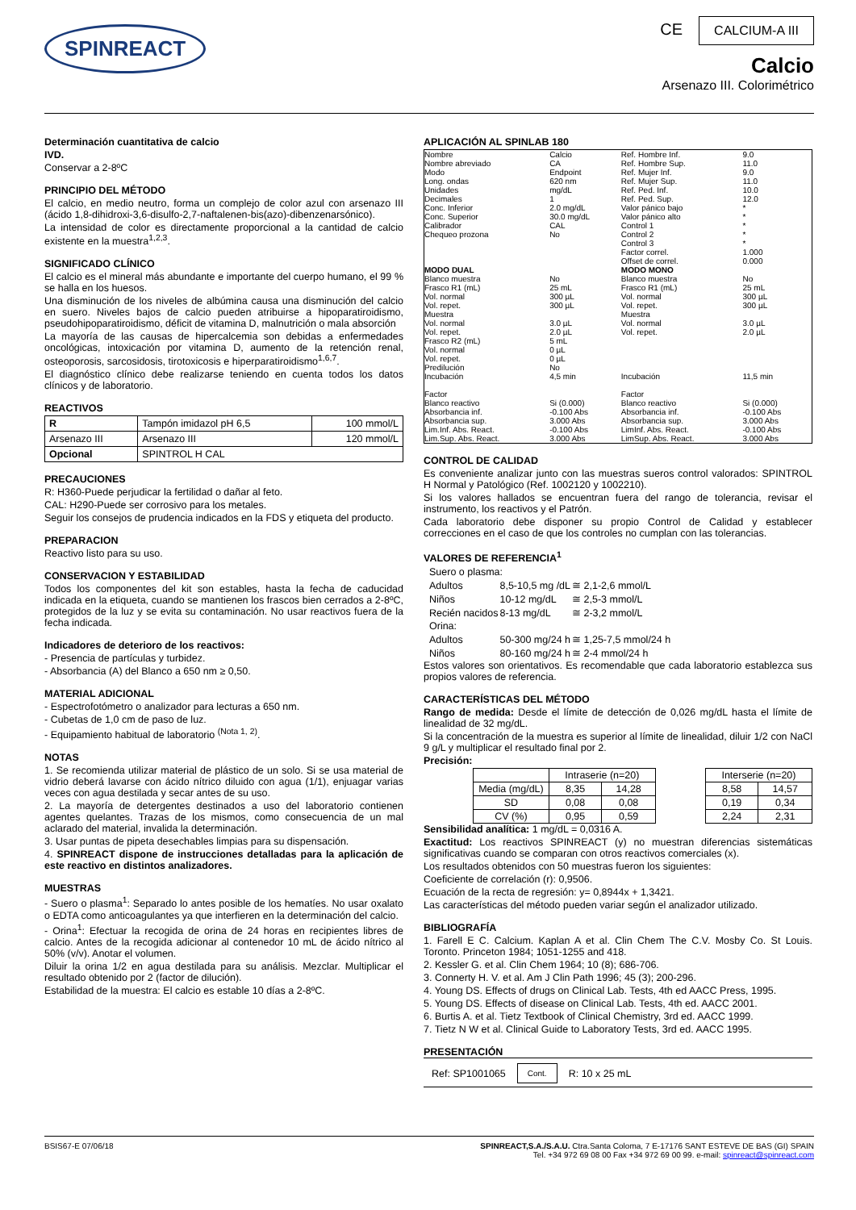SPINREACT
CE CALCIUM-A III
Calcio
Arsenazo III. Colorimétrico
Determinación cuantitativa de calcio
IVD.
Conservar a 2-8ºC
PRINCIPIO DEL MÉTODO
El calcio, en medio neutro, forma un complejo de color azul con arsenazo III (ácido 1,8-dihidroxi-3,6-disulfo-2,7-naftalenen-bis(azo)-dibenzenarsónico).
La intensidad de color es directamente proporcional a la cantidad de calcio existente en la muestra<sup>1,2,3</sup>.
SIGNIFICADO CLÍNICO
El calcio es el mineral más abundante e importante del cuerpo humano, el 99 % se halla en los huesos.
Una disminución de los niveles de albúmina causa una disminución del calcio en suero. Niveles bajos de calcio pueden atribuirse a hipoparatiroidismo, pseudohipoparatiroidismo, déficit de vitamina D, malnutrición o mala absorción
La mayoría de las causas de hipercalcemia son debidas a enfermedades oncológicas, intoxicación por vitamina D, aumento de la retención renal, osteoporosis, sarcosidosis, tirotoxicosis e hiperparatiroidismo<sup>1,6,7</sup>.
El diagnóstico clínico debe realizarse teniendo en cuenta todos los datos clínicos y de laboratorio.
REACTIVOS
| R | Tampón imidazol pH 6,5 | 100 mmol/L |
| Arsenazo III | Arsenazo III | 120 mmol/L |
| Opcional | SPINTROL H CAL | |
PRECAUCIONES
R: H360-Puede perjudicar la fertilidad o dañar al feto.
CAL: H290-Puede ser corrosivo para los metales.
Seguir los consejos de prudencia indicados en la FDS y etiqueta del producto.
PREPARACION
Reactivo listo para su uso.
CONSERVACION Y ESTABILIDAD
Todos los componentes del kit son estables, hasta la fecha de caducidad indicada en la etiqueta, cuando se mantienen los frascos bien cerrados a 2-8ºC, protegidos de la luz y se evita su contaminación. No usar reactivos fuera de la fecha indicada.
Indicadores de deterioro de los reactivos:
- Presencia de partículas y turbidez.
- Absorbancia (A) del Blanco a 650 nm ≥ 0,50.
MATERIAL ADICIONAL
- Espectrofotómetro o analizador para lecturas a 650 nm.
- Cubetas de 1,0 cm de paso de luz.
- Equipamiento habitual de laboratorio <sup>(Nota 1, 2)</sup>.
NOTAS
1. Se recomienda utilizar material de plástico de un solo. Si se usa material de vidrio deberá lavarse con ácido nítrico diluido con agua (1/1), enjuagar varias veces con agua destilada y secar antes de su uso.
2. La mayoría de detergentes destinados a uso del laboratorio contienen agentes quelantes. Trazas de los mismos, como consecuencia de un mal aclarado del material, invalida la determinación.
3. Usar puntas de pipeta desechables limpias para su dispensación.
4. SPINREACT dispone de instrucciones detalladas para la aplicación de este reactivo en distintos analizadores.
MUESTRAS
- Suero o plasma<sup>1</sup>: Separado lo antes posible de los hematíes. No usar oxalato o EDTA como anticoagulantes ya que interfieren en la determinación del calcio.
- Orina<sup>1</sup>: Efectuar la recogida de orina de 24 horas en recipientes libres de calcio. Antes de la recogida adicionar al contenedor 10 mL de ácido nítrico al 50% (v/v). Anotar el volumen.
Diluir la orina 1/2 en agua destilada para su análisis. Mezclar. Multiplicar el resultado obtenido por 2 (factor de dilución).
Estabilidad de la muestra: El calcio es estable 10 días a 2-8ºC.
APLICACIÓN AL SPINLAB 180
| Nombre Nombre abreviado Modo Long. ondas Unidades Decimales Conc. Inferior Conc. Superior Calibrador Chequeo prozona | Calcio CA Endpoint 620 nm mg/dL 1 2.0 mg/dL 30.0 mg/dL CAL No | Ref. Hombre Inf. Ref. Hombre Sup. Ref. Mujer Inf. Ref. Mujer Sup. Ref. Ped. Inf. Ref. Ped. Sup. Valor pánico bajo Valor pánico alto Control 1 Control 2 Control 3 Factor correl. Offset de correl. | 9.0 11.0 9.0 11.0 10.0 12.0 * * * * * 1.000 0.000 |
| MODO DUAL | | MODO MONO | |
| Blanco muestra Frasco R1 (mL) Vol. normal Vol. repet. Muestra Vol. normal Vol. repet. Frasco R2 (mL) Vol. normal Vol. repet. Predilución Incubación Factor | No 25 mL 300 µL 300 µL 3.0 µL 2.0 µL 5 mL 0 µL 0 µL No 4,5 min | Blanco muestra Frasco R1 (mL) Vol. normal Vol. repet. Muestra Vol. normal Vol. repet. Incubación Factor | No 25 mL 300 µL 300 µL 3.0 µL 2.0 µL 11,5 min |
| Blanco reactivo Absorbancia inf. Absorbancia sup. Lim.Inf. Abs. React. Lim.Sup. Abs. React. | Si (0.000) -0.100 Abs 3.000 Abs -0.100 Abs 3.000 Abs | Blanco reactivo Absorbancia inf. Absorbancia sup. LimInf. Abs. React. LimSup. Abs. React. | Si (0.000) -0.100 Abs 3.000 Abs -0.100 Abs 3.000 Abs |
CONTROL DE CALIDAD
Es conveniente analizar junto con las muestras sueros control valorados: SPINTROL H Normal y Patológico (Ref. 1002120 y 1002210).
Si los valores hallados se encuentran fuera del rango de tolerancia, revisar el instrumento, los reactivos y el Patrón.
Cada laboratorio debe disponer su propio Control de Calidad y establecer correcciones en el caso de que los controles no cumplan con las tolerancias.
VALORES DE REFERENCIA<sup>1</sup>
| Suero o plasma: | | |
| Adultos | 8,5-10,5 mg /dL | ≅ 2,1-2,6 mmol/L |
| Niños | 10-12 mg/dL | ≅ 2,5-3 mmol/L |
| Recién nacidos | 8-13 mg/dL | ≅ 2-3,2 mmol/L |
| Orina: | | |
| Adultos | 50-300 mg/24 h | ≅ 1,25-7,5 mmol/24 h |
| Niños | 80-160 mg/24 h | ≅ 2-4 mmol/24 h |
Estos valores son orientativos. Es recomendable que cada laboratorio establezca sus propios valores de referencia.
CARACTERÍSTICAS DEL MÉTODO
Rango de medida: Desde el límite de detección de 0,026 mg/dL hasta el límite de linealidad de 32 mg/dL.
Si la concentración de la muestra es superior al límite de linealidad, diluir 1/2 con NaCl 9 g/L y multiplicar el resultado final por 2.
Precisión:
| | | Intraserie (n=20) | | | Interserie (n=20) | |
| | Media (mg/dL) | 8,35 | 14,28 | | 8,58 | 14,57 |
| | SD | 0,08 | 0,08 | | 0,19 | 0,34 |
| | CV (%) | 0,95 | 0,59 | | 2,24 | 2,31 |
Sensibilidad analítica: 1 mg/dL = 0,0316 A.
Exactitud: Los reactivos SPINREACT (y) no muestran diferencias sistemáticas significativas cuando se comparan con otros reactivos comerciales (x).
Los resultados obtenidos con 50 muestras fueron los siguientes:
Coeficiente de correlación (r): 0,9506.
Ecuación de la recta de regresión: y= 0,8944x + 1,3421.
Las características del método pueden variar según el analizador utilizado.
BIBLIOGRAFÍA
1. Farell E C. Calcium. Kaplan A et al. Clin Chem The C.V. Mosby Co. St Louis. Toronto. Princeton 1984; 1051-1255 and 418.
2. Kessler G. et al. Clin Chem 1964; 10 (8); 686-706.
3. Connerty H. V. et al. Am J Clin Path 1996; 45 (3); 200-296.
4. Young DS. Effects of drugs on Clinical Lab. Tests, 4th ed AACC Press, 1995.
5. Young DS. Effects of disease on Clinical Lab. Tests, 4th ed. AACC 2001.
6. Burtis A. et al. Tietz Textbook of Clinical Chemistry, 3rd ed. AACC 1999.
7. Tietz N W et al. Clinical Guide to Laboratory Tests, 3rd ed. AACC 1995.
PRESENTACIÓN
Ref: SP1001065 Cont. R: 10 x 25 mL
BSIS67-E 07/06/18 SPINREACT,S.A./S.A.U. Ctra.Santa Coloma, 7 E-17176 SANT ESTEVE DE BAS (GI) SPAIN
Tel. +34 972 69 08 00 Fax +34 972 69 00 99. e-mail: spinreact@spinreact.com